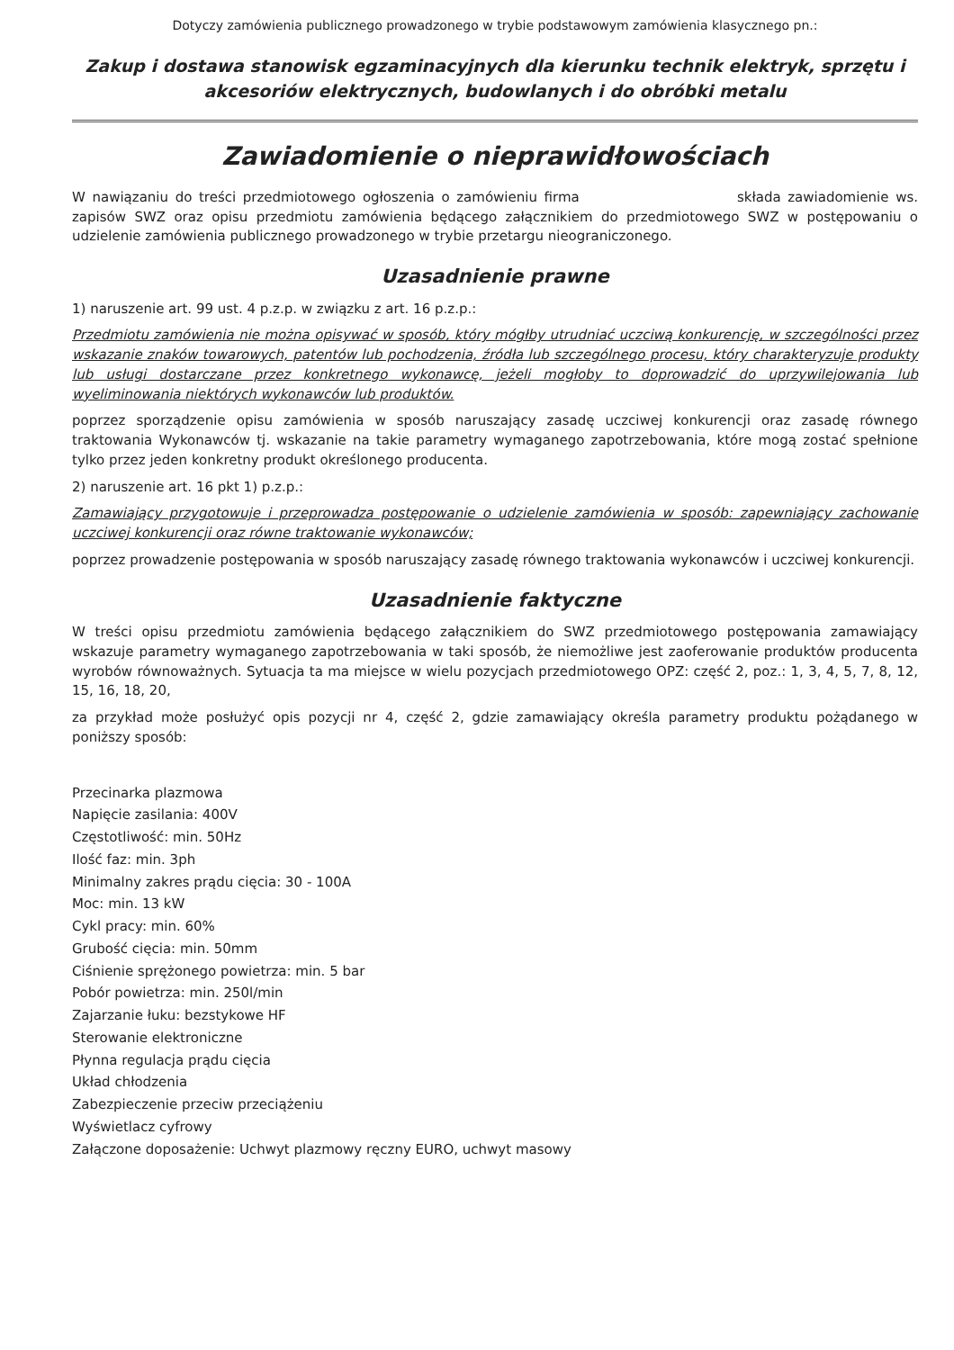Dotyczy zamówienia publicznego prowadzonego w trybie podstawowym zamówienia klasycznego pn.:
Zakup i dostawa stanowisk egzaminacyjnych dla kierunku technik elektryk, sprzętu i akcesoriów elektrycznych, budowlanych i do obróbki metalu
Zawiadomienie o nieprawidłowościach
W nawiązaniu do treści przedmiotowego ogłoszenia o zamówieniu firma składa zawiadomienie ws. zapisów SWZ oraz opisu przedmiotu zamówienia będącego załącznikiem do przedmiotowego SWZ w postępowaniu o udzielenie zamówienia publicznego prowadzonego w trybie przetargu nieograniczonego.
Uzasadnienie prawne
1) naruszenie art. 99 ust. 4 p.z.p. w związku z art. 16 p.z.p.:
Przedmiotu zamówienia nie można opisywać w sposób, który mógłby utrudniać uczciwą konkurencję, w szczególności przez wskazanie znaków towarowych, patentów lub pochodzenia, źródła lub szczególnego procesu, który charakteryzuje produkty lub usługi dostarczane przez konkretnego wykonawcę, jeżeli mogłoby to doprowadzić do uprzywilejowania lub wyeliminowania niektórych wykonawców lub produktów.
poprzez sporządzenie opisu zamówienia w sposób naruszający zasadę uczciwej konkurencji oraz zasadę równego traktowania Wykonawców tj. wskazanie na takie parametry wymaganego zapotrzebowania, które mogą zostać spełnione tylko przez jeden konkretny produkt określonego producenta.
2) naruszenie art. 16 pkt 1) p.z.p.:
Zamawiający przygotowuje i przeprowadza postępowanie o udzielenie zamówienia w sposób: zapewniający zachowanie uczciwej konkurencji oraz równe traktowanie wykonawców;
poprzez prowadzenie postępowania w sposób naruszający zasadę równego traktowania wykonawców i uczciwej konkurencji.
Uzasadnienie faktyczne
W treści opisu przedmiotu zamówienia będącego załącznikiem do SWZ przedmiotowego postępowania zamawiający wskazuje parametry wymaganego zapotrzebowania w taki sposób, że niemożliwe jest zaoferowanie produktów producenta wyrobów równoważnych. Sytuacja ta ma miejsce w wielu pozycjach przedmiotowego OPZ: część 2, poz.: 1, 3, 4, 5, 7, 8, 12, 15, 16, 18, 20,
za przykład może posłużyć opis pozycji nr 4, część 2, gdzie zamawiający określa parametry produktu pożądanego w poniższy sposób:
Przecinarka plazmowa
Napięcie zasilania: 400V
Częstotliwość: min. 50Hz
Ilość faz: min. 3ph
Minimalny zakres prądu cięcia: 30 - 100A
Moc: min. 13 kW
Cykl pracy: min. 60%
Grubość cięcia: min. 50mm
Ciśnienie sprężonego powietrza: min. 5 bar
Pobór powietrza: min. 250l/min
Zajarzanie łuku: bezstykowe HF
Sterowanie elektroniczne
Płynna regulacja prądu cięcia
Układ chłodzenia
Zabezpieczenie przeciw przeciążeniu
Wyświetlacz cyfrowy
Załączone doposażenie: Uchwyt plazmowy ręczny EURO, uchwyt masowy